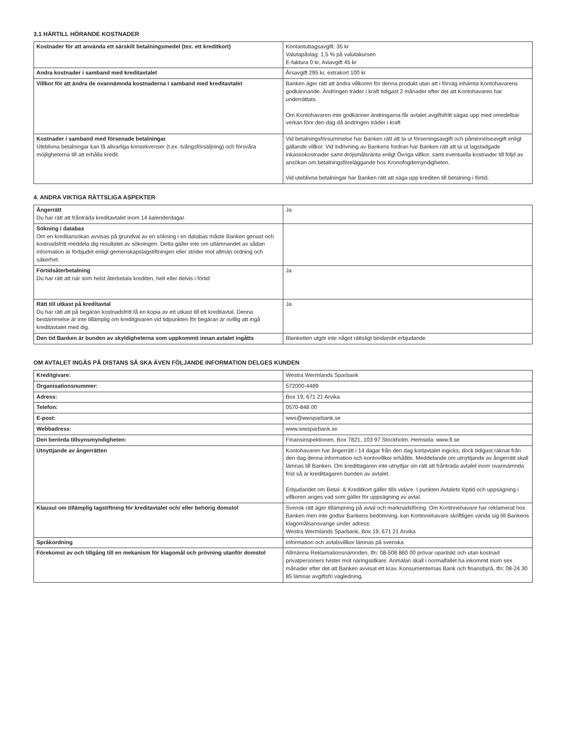3.1 HÄRTILL HÖRANDE KOSTNADER
| Kostnader för att använda ett särskilt betalningsmedel (tex. ett kreditkort) | Kontantuttagsavgift: 35 kr Valutapåslag: 1,5 % på valutakursen E-faktura 0 kr, Aviavgift 45 kr |
| Andra kostnader i samband med kreditavtalet | Årsavgift 295 kr, extrakort 100 kr |
| Villkor för att ändra de ovannämnda kostnaderna i samband med kreditavtalet | Banken äger rätt att ändra villkoren för denna produkt utan att i förväg inhämta Kontohavarens godkännande. Ändringen träder i kraft tidigast 2 månader efter det att Kontohavaren har underrättats. Om Kontohavaren inte godkänner ändringarna får avtalet avgiftsfritt sägas upp med omedelbar verkan före den dag då ändringen träder i kraft |
| Kostnader i samband med försenade betalningar Uteblivna betalningar kan få allvarliga konsekvenser (t.ex. tvångsförsäljning) och försvåra möjligheterna till att erhålla kredit. | Vid betalningsförsummelse har Banken rätt att ta ut förseningsavgift och påminnelseavgift enligt gällande villkor. Vid indrivning av Bankens fordran har Banken rätt att ta ut lagstadgade inkassokostnader samt dröjsmålsränta enligt Övriga villkor, samt eventuella kostnader till följd av ansökan om betalningsföreläggande hos Kronofogdemyndigheten. Vid uteblivna betalningar har Banken rätt att säga upp krediten till betalning i förtid. |
4. ANDRA VIKTIGA RÄTTSLIGA ASPEKTER
| Ångerrätt Du har rätt att frånträda kreditavtalet inom 14 kalenderdagar. | Ja |
| Sökning i databas Om en kreditansökan avvisas på grundval av en sökning i en databas måste Banken genast och kostnadsfritt meddela dig resultatet av sökningen. Detta gäller inte om utlämnandet av sådan information är förbjudet enligt gemenskapslagstiftningen eller strider mot allmän ordning och säkerhet. | |
| Förtidsåterbetalning Du har rätt att när som helst återbetala krediten, helt eller delvis i förtid | Ja |
| Rätt till utkast på kreditavtal Du har rätt att på begäran kostnadsfritt få en kopia av ett utkast till ett kreditavtal. Denna bestämmelse är inte tillämplig om kreditgivaren vid tidpunkten för begäran är ovillig att ingå kreditavtalet med dig. | Ja |
| Den tid Banken är bunden av skyldigheterna som uppkommit innan avtalet ingåtts | Blanketten utgör inte något rättsligt bindande erbjudande |
OM AVTALET INGÅS PÅ DISTANS SÅ SKA ÄVEN FÖLJANDE INFORMATION DELGES KUNDEN
| Kreditgivare: | Westra Wermlands Sparbank |
| Organisationsnummer: | 572000-4489 |
| Adress: | Box 19, 671 21 Arvika |
| Telefon: | 0570-848 00 |
| E-post: | wws@wwsparbank.se |
| Webbadress: | www.wwsparbank.se |
| Den berörda tillsynsmyndigheten: | Finansinspektionen, Box 7821, 103 97 Stockholm. Hemsida: www.fi.se |
| Utnyttjande av ångerrätten | Kontohavaren har ångerrätt i 14 dagar från den dag kortavtalet ingicks, dock tidigast räknat från den dag denna information och kontovillkor erhållits. Meddelande om utnyttjande av ångerrätt skall lämnas till Banken. Om kredittagaren inte utnyttjar sin rätt att frånträda avtalet inom ovannämnda frist så är kredittagaren bunden av avtalet. Erbjudandet om Betal- & Kreditkort gäller tills vidare. I punkten Avtalets löptid och uppsägning i villkoren anges vad som gäller för uppsägning av avtal. |
| Klausul om tillämplig lagstiftning för kreditavtalet och/ eller behörig domstol | Svensk rätt äger tillämpning på avtal och marknadsföring. Om Kortinnehavare har reklamerat hos Banken men inte godtar Bankens bedömning, kan Kortinnehavare skriftligen vända sig till Bankens klagomålsansvarige under adress: Westra Wermlands Sparbank, Box 19, 671 21 Arvika |
| Språkordning | Information och avtalsvillkor lämnas på svenska |
| Förekomst av och tillgång till en mekanism för klagomål och prövning utanför domstol | Allmänna Reklamationsnämnden, tfn: 08-508 860 00 prövar opartiskt och utan kostnad privatpersoners tvister mot näringsidkare. Anmälan skall i normalfallet ha inkommit inom sex månader efter det att Banken avvisat ett krav. Konsumenternas Bank och finansbyrå, tfn: 08-24 30 85 lämnar avgiftsfri vägledning. |